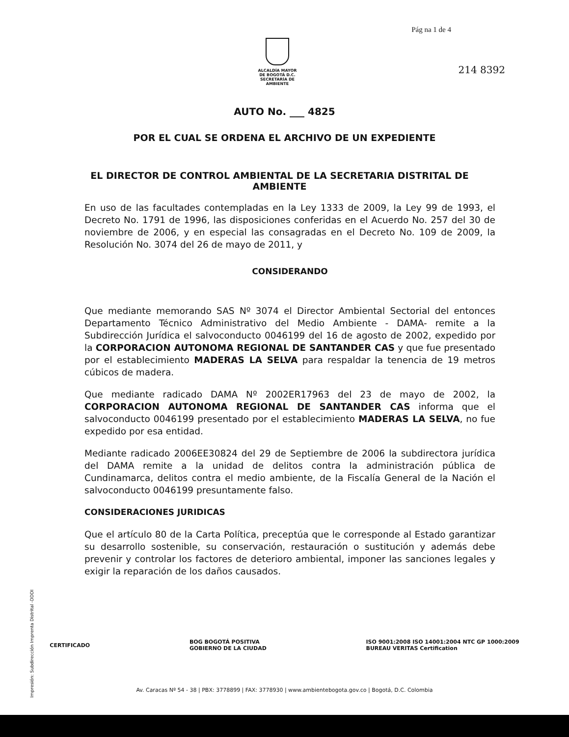Pág na 1 de 4
ALCALDÍA MAYOR
DE BOGOTÁ D.C.
SECRETARÍA DE AMBIENTE
214 8392
AUTO No. ___ 4825
POR EL CUAL SE ORDENA EL ARCHIVO DE UN EXPEDIENTE
EL DIRECTOR DE CONTROL AMBIENTAL DE LA SECRETARIA DISTRITAL DE AMBIENTE
En uso de las facultades contempladas en la Ley 1333 de 2009, la Ley 99 de 1993, el Decreto No. 1791 de 1996, las disposiciones conferidas en el Acuerdo No. 257 del 30 de noviembre de 2006, y en especial las consagradas en el Decreto No. 109 de 2009, la Resolución No. 3074 del 26 de mayo de 2011, y
CONSIDERANDO
Que mediante memorando SAS Nº 3074 el Director Ambiental Sectorial del entonces Departamento Técnico Administrativo del Medio Ambiente - DAMA- remite a la Subdirección Jurídica el salvoconducto 0046199 del 16 de agosto de 2002, expedido por la CORPORACION AUTONOMA REGIONAL DE SANTANDER CAS y que fue presentado por el establecimiento MADERAS LA SELVA para respaldar la tenencia de 19 metros cúbicos de madera.
Que mediante radicado DAMA Nº 2002ER17963 del 23 de mayo de 2002, la CORPORACION AUTONOMA REGIONAL DE SANTANDER CAS informa que el salvoconducto 0046199 presentado por el establecimiento MADERAS LA SELVA, no fue expedido por esa entidad.
Mediante radicado 2006EE30824 del 29 de Septiembre de 2006 la subdirectora jurídica del DAMA remite a la unidad de delitos contra la administración pública de Cundinamarca, delitos contra el medio ambiente, de la Fiscalía General de la Nación el salvoconducto 0046199 presuntamente falso.
CONSIDERACIONES JURIDICAS
Que el artículo 80 de la Carta Política, preceptúa que le corresponde al Estado garantizar su desarrollo sostenible, su conservación, restauración o sustitución y además debe prevenir y controlar los factores de deterioro ambiental, imponer las sanciones legales y exigir la reparación de los daños causados.
CERTIFICADO BOG BOGOTÁ POSITIVA
GOBIERNO DE LA CIUDAD ISO 9001:2008 ISO 14001:2004 NTC GP 1000:2009
BUREAU VERITAS Certification
Av. Caracas Nº 54 - 38 | PBX: 3778899 | FAX: 3778930 | www.ambientebogota.gov.co | Bogotá, D.C. Colombia
Impresión: Subdirección Imprenta Distrital -DDDI